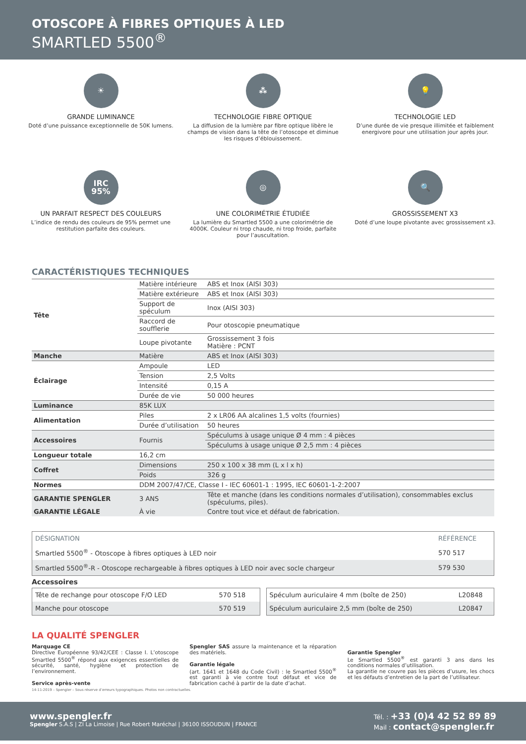OTOSCOPE À FIBRES OPTIQUES À LED
SMARTLED 5500<sup>®</sup>
☀
GRANDE LUMINANCE
Doté d’une puissance exceptionnelle de 50K lumens.
⁂
TECHNOLOGIE FIBRE OPTIQUE
La diffusion de la lumière par fibre optique libère le champs de vision dans la tête de l’otoscope et diminue les risques d’éblouissement.
💡
TECHNOLOGIE LED
D’une durée de vie presque illimitée et faiblement energivore pour une utilisation jour après jour.
IRC
95%
UN PARFAIT RESPECT DES COULEURS
L’indice de rendu des couleurs de 95% permet une restitution parfaite des couleurs.
◎
UNE COLORIMÉTRIE ÉTUDIÉE
La lumière du Smartled 5500 a une colorimétrie de 4000K. Couleur ni trop chaude, ni trop froide, parfaite pour l’auscultation.
🔍
GROSSISSEMENT X3
Doté d’une loupe pivotante avec grossissement x3.
CARACTÉRISTIQUES TECHNIQUES
| Tête | Matière intérieure | ABS et Inox (AISI 303) |
| | Matière extérieure | ABS et Inox (AISI 303) |
| | Support de spéculum | Inox (AISI 303) |
| | Raccord de soufflerie | Pour otoscopie pneumatique |
| | Loupe pivotante | Grossissement 3 fois Matière : PCNT |
| Manche | Matière | ABS et Inox (AISI 303) |
| Éclairage | Ampoule | LED |
| | Tension | 2,5 Volts |
| | Intensité | 0,15 A |
| | Durée de vie | 50 000 heures |
| Luminance | 85K LUX | |
| Alimentation | Piles | 2 x LR06 AA alcalines 1,5 volts (fournies) |
| | Durée d’utilisation | 50 heures |
| Accessoires | Fournis | Spéculums à usage unique Ø 4 mm : 4 pièces |
| | | Spéculums à usage unique Ø 2,5 mm : 4 pièces |
| Longueur totale | 16,2 cm | |
| Coffret | Dimensions | 250 x 100 x 38 mm (L x l x h) |
| | Poids | 326 g |
| Normes | DDM 2007/47/CE, Classe I - IEC 60601-1 : 1995, IEC 60601-1-2:2007 | |
| GARANTIE SPENGLER | 3 ANS | Tête et manche (dans les conditions normales d’utilisation), consommables exclus (spéculums, piles). |
| GARANTIE LÉGALE | À vie | Contre tout vice et défaut de fabrication. |
| DÉSIGNATION | RÉFÉRENCE |
| --- | --- |
| Smartled 5500<sup>®</sup> - Otoscope à fibres optiques à LED noir | 570 517 |
| Smartled 5500<sup>®</sup>-R - Otoscope rechargeable à fibres optiques à LED noir avec socle chargeur | 579 530 |
Accessoires
| Tête de rechange pour otoscope F/O LED | 570 518 |
| Manche pour otoscope | 570 519 |
| Spéculum auriculaire 4 mm (boîte de 250) | L20848 |
| Spéculum auriculaire 2,5 mm (boîte de 250) | L20847 |
LA QUALITÉ SPENGLER
Marquage CE
Directive Européenne 93/42/CEE : Classe I. L’otoscope Smartled 5500<sup>®</sup> répond aux exigences essentielles de sécurité, santé, hygiène et protection de l’environnement.
Service après-vente
Spengler SAS assure la maintenance et la réparation des matériels.
Garantie légale
(art. 1641 et 1648 du Code Civil) : le Smartled 5500<sup>®</sup> est garanti à vie contre tout défaut et vice de fabrication caché à partir de la date d’achat.
Garantie Spengler
Le Smartled 5500<sup>®</sup> est garanti 3 ans dans les conditions normales d’utilisation.
La garantie ne couvre pas les pièces d’usure, les chocs et les défauts d’entretien de la part de l’utilisateur.
14-11-2019 – Spengler – Sous réserve d’erreurs typographiques. Photos non contractuelles.
www.spengler.fr
Spengler S.A.S | ZI La Limoise | Rue Robert Maréchal | 36100 ISSOUDUN | FRANCE
Tél. : +33 (0)4 42 52 89 89
Mail : contact@spengler.fr